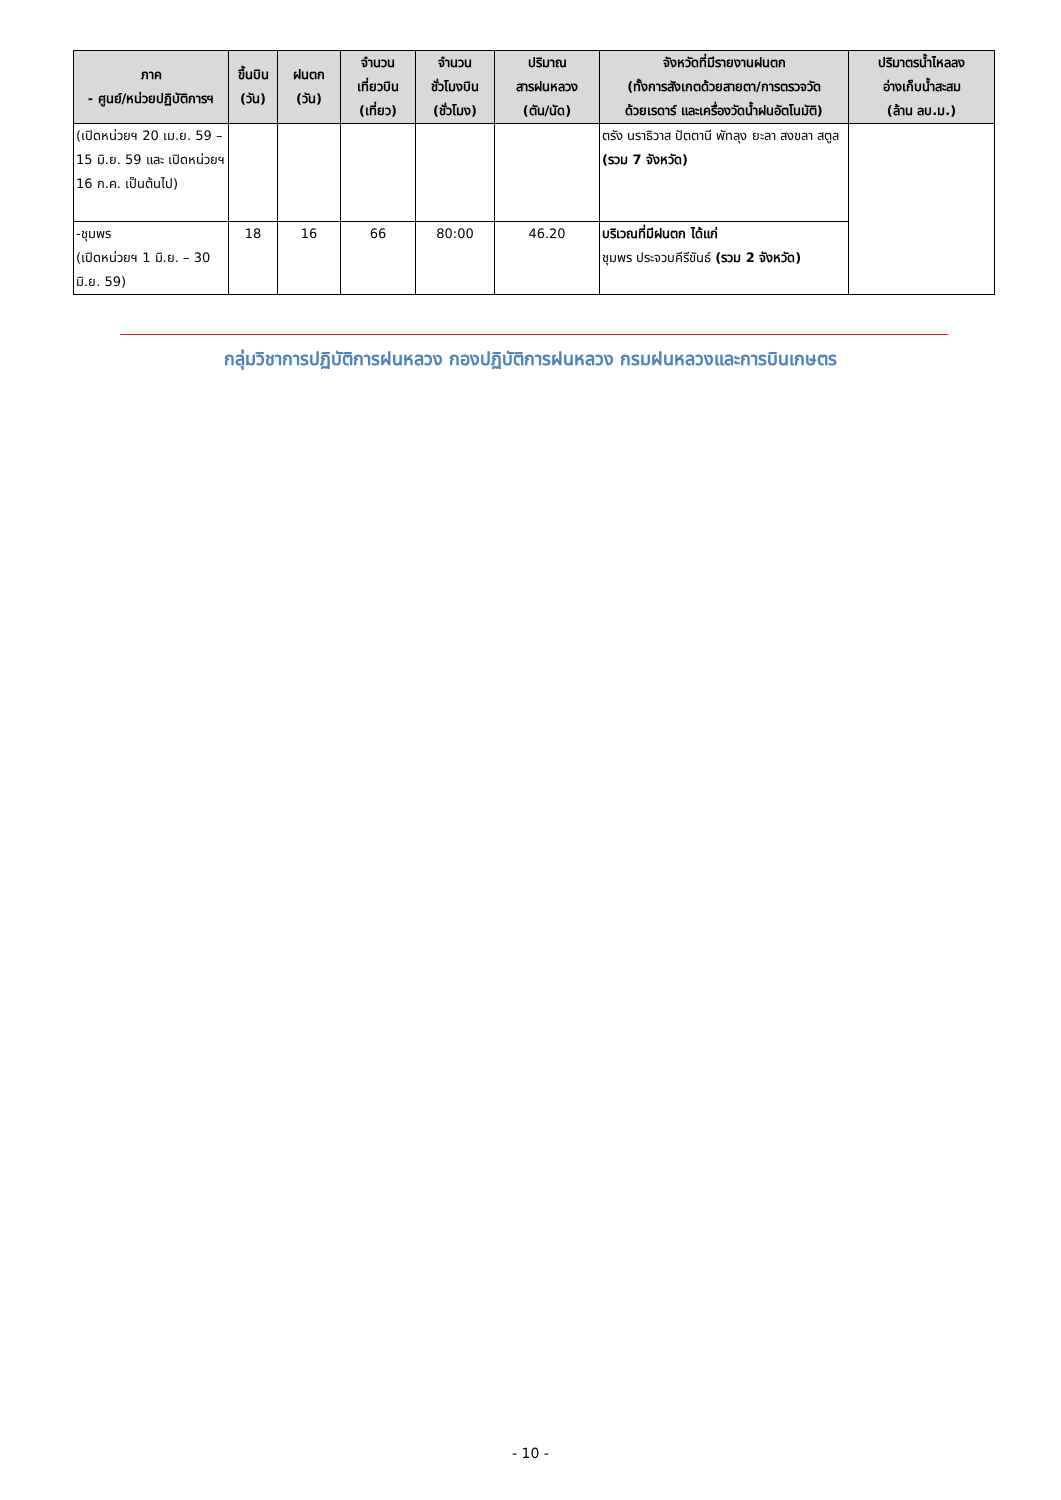| ภาค - ศูนย์/หน่วยปฏิบัติการฯ | ขึ้นบิน (วัน) | ฝนตก (วัน) | จำนวน เที่ยวบิน (เที่ยว) | จำนวน ชั่วโมงบิน (ชั่วโมง) | ปริมาณ สารฝนหลวง (ตัน/นัด) | จังหวัดที่มีรายงานฝนตก (ทั้งการสังเกตด้วยสายตา/การตรวจวัด ด้วยเรดาร์ และเครื่องวัดน้ำฝนอัตโนมัติ) | ปริมาตรน้ำไหลลง อ่างเก็บน้ำสะสม (ล้าน ลบ.ม.) |
| --- | --- | --- | --- | --- | --- | --- | --- |
| (เปิดหน่วยฯ 20 เม.ย. 59 – 15 มิ.ย. 59 และ เปิดหน่วยฯ 16 ก.ค. เป็นต้นไป) | | | | | | ตรัง นราธิวาส ปัตตานี พัทลุง ยะลา สงขลา สตูล (รวม 7 จังหวัด) | |
| -ชุมพร (เปิดหน่วยฯ 1 มิ.ย. – 30 มิ.ย. 59) | 18 | 16 | 66 | 80:00 | 46.20 | บริเวณที่มีฝนตก ได้แก่ ชุมพร ประจวบคีรีขันธ์ (รวม 2 จังหวัด) | |
กลุ่มวิชาการปฏิบัติการฝนหลวง กองปฏิบัติการฝนหลวง กรมฝนหลวงและการบินเกษตร
- 10 -